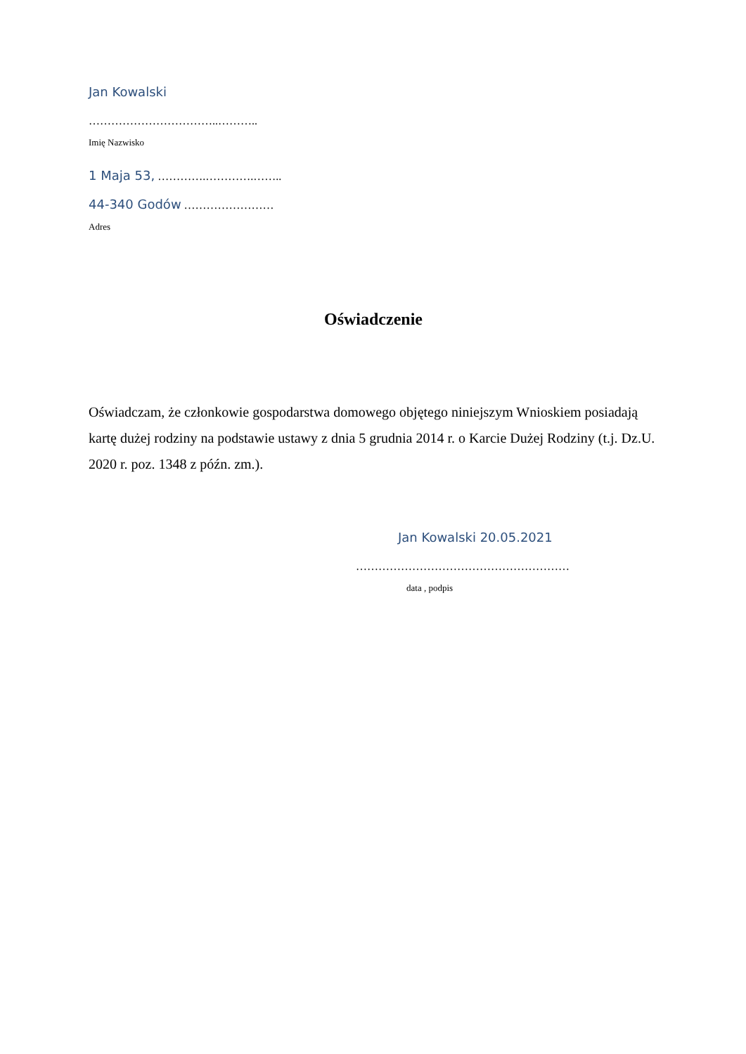Jan Kowalski
……………………………..………..
Imię Nazwisko
1 Maja 53, ………….………….……..
44-340 Godów ……………………
Adres
Oświadczenie
Oświadczam, że członkowie gospodarstwa domowego objętego niniejszym Wnioskiem posiadają kartę dużej rodziny na podstawie ustawy z dnia 5 grudnia 2014 r. o Karcie Dużej Rodziny (t.j. Dz.U. 2020 r. poz. 1348 z późn. zm.).
Jan Kowalski 20.05.2021
…………………………………………………
data , podpis